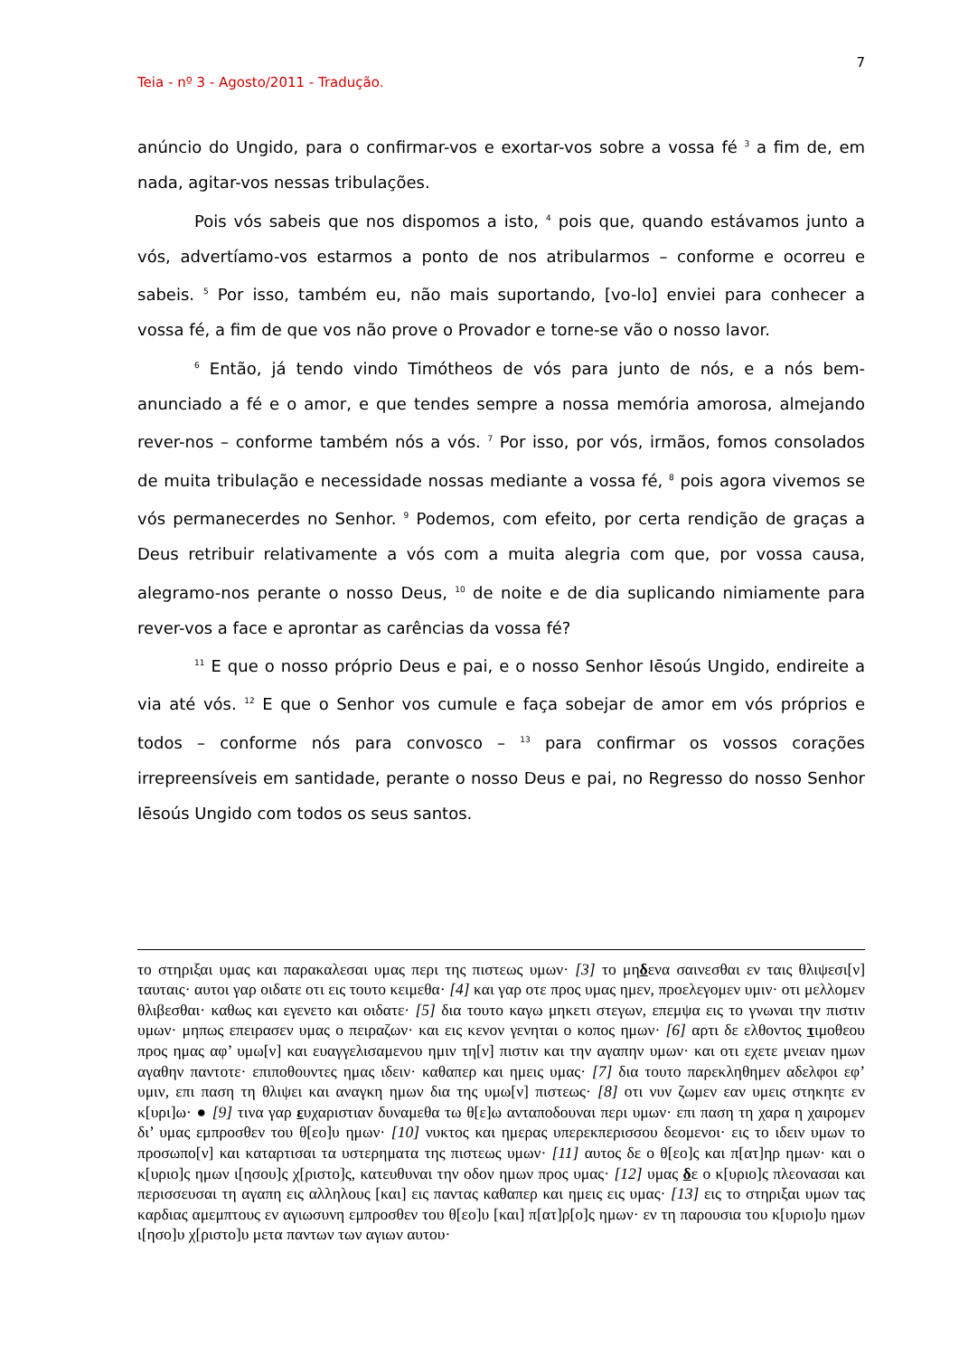7
Teia - nº 3 - Agosto/2011 - Tradução.
anúncio do Ungido, para o confirmar-vos e exortar-vos sobre a vossa fé <sup>3</sup> a fim de, em nada, agitar-vos nessas tribulações.
Pois vós sabeis que nos dispomos a isto, <sup>4</sup> pois que, quando estávamos junto a vós, advertíamo-vos estarmos a ponto de nos atribularmos – conforme e ocorreu e sabeis. <sup>5</sup> Por isso, também eu, não mais suportando, [vo-lo] enviei para conhecer a vossa fé, a fim de que vos não prove o Provador e torne-se vão o nosso lavor.
<sup>6</sup> Então, já tendo vindo Timótheos de vós para junto de nós, e a nós bem-anunciado a fé e o amor, e que tendes sempre a nossa memória amorosa, almejando rever-nos – conforme também nós a vós. <sup>7</sup> Por isso, por vós, irmãos, fomos consolados de muita tribulação e necessidade nossas mediante a vossa fé, <sup>8</sup> pois agora vivemos se vós permanecerdes no Senhor. <sup>9</sup> Podemos, com efeito, por certa rendição de graças a Deus retribuir relativamente a vós com a muita alegria com que, por vossa causa, alegramo-nos perante o nosso Deus, <sup>10</sup> de noite e de dia suplicando nimiamente para rever-vos a face e aprontar as carências da vossa fé?
<sup>11</sup> E que o nosso próprio Deus e pai, e o nosso Senhor Iēsoús Ungido, endireite a via até vós. <sup>12</sup> E que o Senhor vos cumule e faça sobejar de amor em vós próprios e todos – conforme nós para convosco – <sup>13</sup> para confirmar os vossos corações irrepreensíveis em santidade, perante o nosso Deus e pai, no Regresso do nosso Senhor Iēsoús Ungido com todos os seus santos.
το στηριξαι υμας και παρακαλεσαι υμας περι της πιστεως υμων· [3] το μηδενα σαινεσθαι εν ταις θλιψεσι[ν] ταυταις· αυτοι γαρ οιδατε οτι εις τουτο κειμεθα· [4] και γαρ οτε προς υμας ημεν, προελεγομεν υμιν· οτι μελλομεν θλιβεσθαι· καθως και εγενετο και οιδατε· [5] δια τουτο καγω μηκετι στεγων, επεμψα εις το γνωναι την πιστιν υμων· μηπως επειρασεν υμας ο πειραζων· και εις κενον γενηται ο κοπος ημων· [6] αρτι δε ελθοντος τιμοθεου προς ημας αφ’ υμω[ν] και ευαγγελισαμενου ημιν τη[ν] πιστιν και την αγαπην υμων· και οτι εχετε μνειαν ημων αγαθην παντοτε· επιποθουντες ημας ιδειν· καθαπερ και ημεις υμας· [7] δια τουτο παρεκληθημεν αδελφοι εφ’ υμιν, επι παση τη θλιψει και αναγκη ημων δια της υμω[ν] πιστεως· [8] οτι νυν ζωμεν εαν υμεις στηκητε εν κ[υρι]ω· ● [9] τινα γαρ ευχαριστιαν δυναμεθα τω θ[ε]ω ανταποδουναι περι υμων· επι παση τη χαρα η χαιρομεν δι’ υμας εμπροσθεν του θ[εο]υ ημων· [10] νυκτος και ημερας υπερεκπερισσου δεομενοι· εις το ιδειν υμων το προσωπο[ν] και καταρτισαι τα υστερηματα της πιστεως υμων· [11] αυτος δε ο θ[εο]ς και π[ατ]ηρ ημων· και ο κ[υριο]ς ημων ι[ησου]ς χ[ριστο]ς, κατευθυναι την οδον ημων προς υμας· [12] υμας δε ο κ[υριο]ς πλεονασαι και περισσευσαι τη αγαπη εις αλληλους [και] εις παντας καθαπερ και ημεις εις υμας· [13] εις το στηριξαι υμων τας καρδιας αμεμπτους εν αγιωσυνη εμπροσθεν του θ[εο]υ [και] π[ατ]ρ[ο]ς ημων· εν τη παρουσια του κ[υριο]υ ημων ι[ησο]υ χ[ριστο]υ μετα παντων των αγιων αυτου·